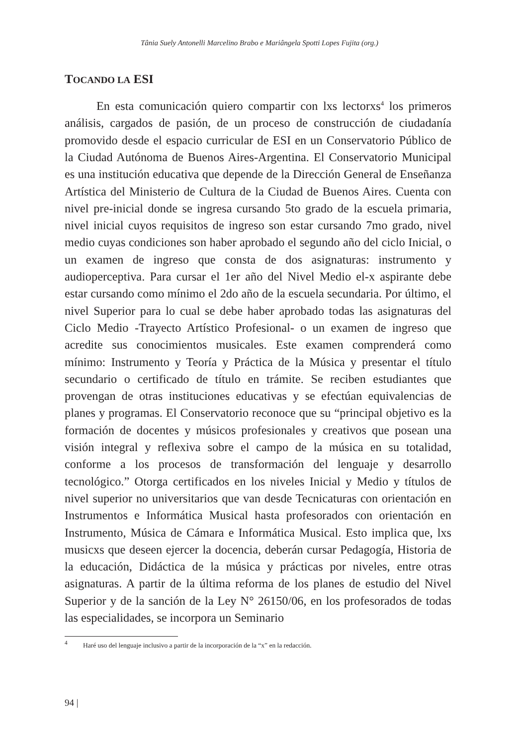Tânia Suely Antonelli Marcelino Brabo e Mariângela Spotti Lopes Fujita (org.)
TOCANDO LA ESI
En esta comunicación quiero compartir con lxs lectorxs<sup>4</sup> los primeros análisis, cargados de pasión, de un proceso de construcción de ciudadanía promovido desde el espacio curricular de ESI en un Conservatorio Público de la Ciudad Autónoma de Buenos Aires-Argentina. El Conservatorio Municipal es una institución educativa que depende de la Dirección General de Enseñanza Artística del Ministerio de Cultura de la Ciudad de Buenos Aires. Cuenta con nivel pre-inicial donde se ingresa cursando 5to grado de la escuela primaria, nivel inicial cuyos requisitos de ingreso son estar cursando 7mo grado, nivel medio cuyas condiciones son haber aprobado el segundo año del ciclo Inicial, o un examen de ingreso que consta de dos asignaturas: instrumento y audioperceptiva. Para cursar el 1er año del Nivel Medio el-x aspirante debe estar cursando como mínimo el 2do año de la escuela secundaria. Por último, el nivel Superior para lo cual se debe haber aprobado todas las asignaturas del Ciclo Medio -Trayecto Artístico Profesional- o un examen de ingreso que acredite sus conocimientos musicales. Este examen comprenderá como mínimo: Instrumento y Teoría y Práctica de la Música y presentar el título secundario o certificado de título en trámite. Se reciben estudiantes que provengan de otras instituciones educativas y se efectúan equivalencias de planes y programas. El Conservatorio reconoce que su “principal objetivo es la formación de docentes y músicos profesionales y creativos que posean una visión integral y reflexiva sobre el campo de la música en su totalidad, conforme a los procesos de transformación del lenguaje y desarrollo tecnológico.” Otorga certificados en los niveles Inicial y Medio y títulos de nivel superior no universitarios que van desde Tecnicaturas con orientación en Instrumentos e Informática Musical hasta profesorados con orientación en Instrumento, Música de Cámara e Informática Musical. Esto implica que, lxs musicxs que deseen ejercer la docencia, deberán cursar Pedagogía, Historia de la educación, Didáctica de la música y prácticas por niveles, entre otras asignaturas. A partir de la última reforma de los planes de estudio del Nivel Superior y de la sanción de la Ley N° 26150/06, en los profesorados de todas las especialidades, se incorpora un Seminario
<sup>4</sup> Haré uso del lenguaje inclusivo a partir de la incorporación de la “x” en la redacción.
94 |